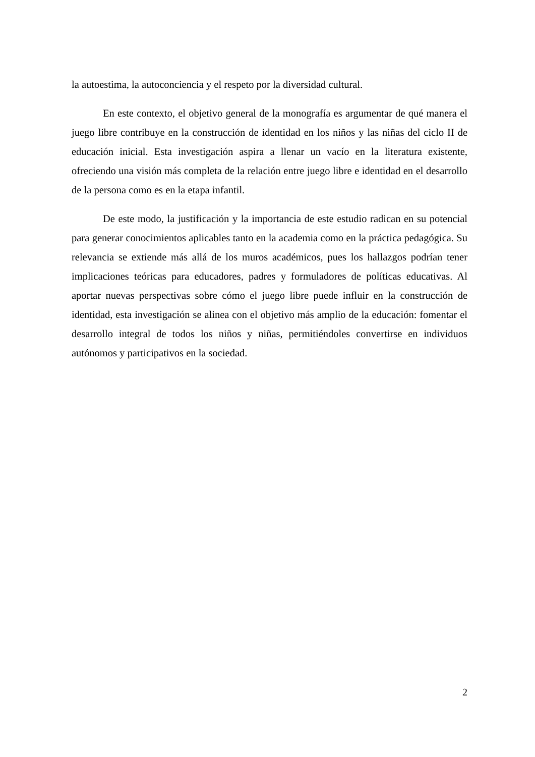la autoestima, la autoconciencia y el respeto por la diversidad cultural.
En este contexto, el objetivo general de la monografía es argumentar de qué manera el juego libre contribuye en la construcción de identidad en los niños y las niñas del ciclo II de educación inicial. Esta investigación aspira a llenar un vacío en la literatura existente, ofreciendo una visión más completa de la relación entre juego libre e identidad en el desarrollo de la persona como es en la etapa infantil.
De este modo, la justificación y la importancia de este estudio radican en su potencial para generar conocimientos aplicables tanto en la academia como en la práctica pedagógica. Su relevancia se extiende más allá de los muros académicos, pues los hallazgos podrían tener implicaciones teóricas para educadores, padres y formuladores de políticas educativas. Al aportar nuevas perspectivas sobre cómo el juego libre puede influir en la construcción de identidad, esta investigación se alinea con el objetivo más amplio de la educación: fomentar el desarrollo integral de todos los niños y niñas, permitiéndoles convertirse en individuos autónomos y participativos en la sociedad.
2